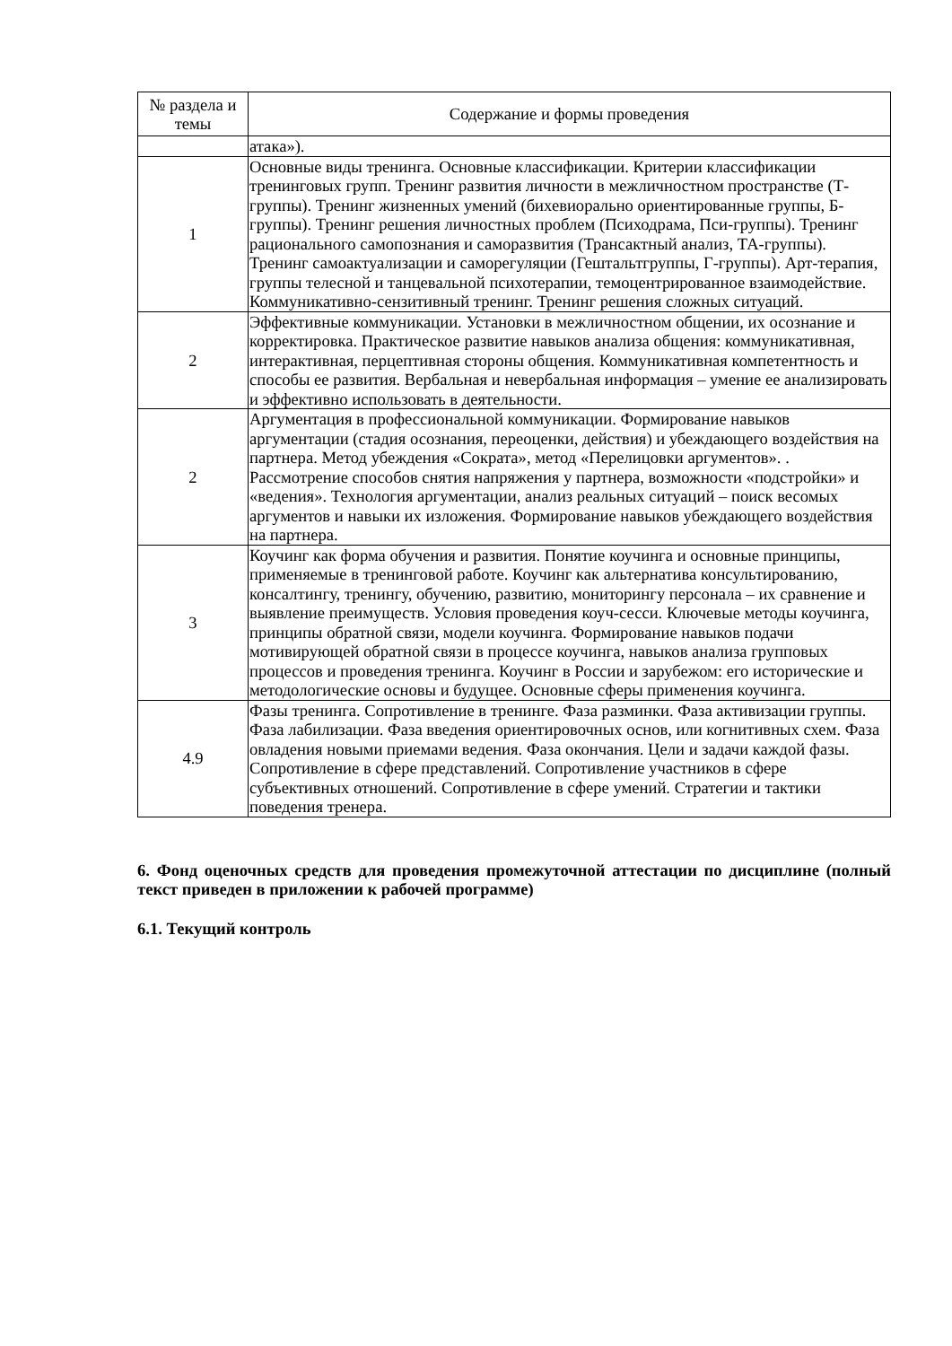| № раздела и темы | Содержание и формы проведения |
| --- | --- |
| | атака»). |
| 1 | Основные виды тренинга. Основные классификации. Критерии классификации тренинговых групп. Тренинг развития личности в межличностном пространстве (Т-группы). Тренинг жизненных умений (бихевиорально ориентированные группы, Б-группы). Тренинг решения личностных проблем (Психодрама, Пси-группы). Тренинг рационального самопознания и саморазвития (Трансактный анализ, ТА-группы). Тренинг самоактуализации и саморегуляции (Гештальтгруппы, Г-группы). Арт-терапия, группы телесной и танцевальной психотерапии, темоцентрированное взаимодействие. Коммуникативно-сензитивный тренинг. Тренинг решения сложных ситуаций. |
| 2 | Эффективные коммуникации. Установки в межличностном общении, их осознание и корректировка. Практическое развитие навыков анализа общения: коммуникативная, интерактивная, перцептивная стороны общения. Коммуникативная компетентность и способы ее развития. Вербальная и невербальная информация – умение ее анализировать и эффективно использовать в деятельности. |
| 2 | Аргументация в профессиональной коммуникации. Формирование навыков аргументации (стадия осознания, переоценки, действия) и убеждающего воздействия на партнера. Метод убеждения «Сократа», метод «Перелицовки аргументов». . Рассмотрение способов снятия напряжения у партнера, возможности «подстройки» и «ведения». Технология аргументации, анализ реальных ситуаций – поиск весомых аргументов и навыки их изложения. Формирование навыков убеждающего воздействия на партнера. |
| 3 | Коучинг как форма обучения и развития. Понятие коучинга и основные принципы, применяемые в тренинговой работе. Коучинг как альтернатива консультированию, консалтингу, тренингу, обучению, развитию, мониторингу персонала – их сравнение и выявление преимуществ. Условия проведения коуч-сесси. Ключевые методы коучинга, принципы обратной связи, модели коучинга. Формирование навыков подачи мотивирующей обратной связи в процессе коучинга, навыков анализа групповых процессов и проведения тренинга. Коучинг в России и зарубежом: его исторические и методологические основы и будущее. Основные сферы применения коучинга. |
| 4.9 | Фазы тренинга. Сопротивление в тренинге. Фаза разминки. Фаза активизации группы. Фаза лабилизации. Фаза введения ориентировочных основ, или когнитивных схем. Фаза овладения новыми приемами ведения. Фаза окончания. Цели и задачи каждой фазы. Сопротивление в сфере представлений. Сопротивление участников в сфере субъективных отношений. Сопротивление в сфере умений. Стратегии и тактики поведения тренера. |
6. Фонд оценочных средств для проведения промежуточной аттестации по дисциплине (полный текст приведен в приложении к рабочей программе)
6.1. Текущий контроль